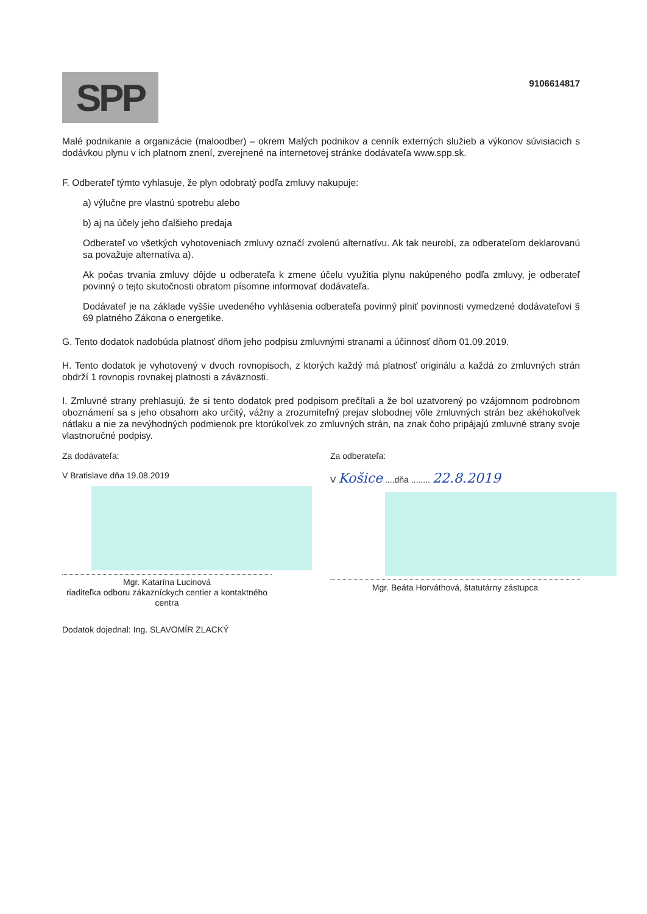SPP
9106614817
Malé podnikanie a organizácie (maloodber) – okrem Malých podnikov a cenník externých služieb a výkonov súvisiacich s dodávkou plynu v ich platnom znení, zverejnené na internetovej stránke dodávateľa www.spp.sk.
F. Odberateľ týmto vyhlasuje, že plyn odobratý podľa zmluvy nakupuje:
a) výlučne pre vlastnú spotrebu alebo
b) aj na účely jeho ďalšieho predaja
Odberateľ vo všetkých vyhotoveniach zmluvy označí zvolenú alternatívu. Ak tak neurobí, za odberateľom deklarovanú sa považuje alternatíva a).
Ak počas trvania zmluvy dôjde u odberateľa k zmene účelu využitia plynu nakúpeného podľa zmluvy, je odberateľ povinný o tejto skutočnosti obratom písomne informovať dodávateľa.
Dodávateľ je na základe vyššie uvedeného vyhlásenia odberateľa povinný plniť povinnosti vymedzené dodávateľovi § 69 platného Zákona o energetike.
G. Tento dodatok nadobúda platnosť dňom jeho podpisu zmluvnými stranami a účinnosť dňom 01.09.2019.
H. Tento dodatok je vyhotovený v dvoch rovnopisoch, z ktorých každý má platnosť originálu a každá zo zmluvných strán obdrží 1 rovnopis rovnakej platnosti a záväznosti.
I. Zmluvné strany prehlasujú, že si tento dodatok pred podpisom prečítali a že bol uzatvorený po vzájomnom podrobnom oboznámení sa s jeho obsahom ako určitý, vážny a zrozumiteľný prejav slobodnej vôle zmluvných strán bez akéhokoľvek nátlaku a nie za nevýhodných podmienok pre ktorúkoľvek zo zmluvných strán, na znak čoho pripájajú zmluvné strany svoje vlastnoručné podpisy.
Za dodávateľa:
V Bratislave dňa 19.08.2019
Mgr. Katarína Lucinová
riaditeľka odboru zákazníckych centier a kontaktného centra
Za odberateľa:
V Košice ....dňa ........ 22.8.2019
Mgr. Beáta Horváthová, štatutárny zástupca
Dodatok dojednal: Ing. SLAVOMÍR ZLACKÝ